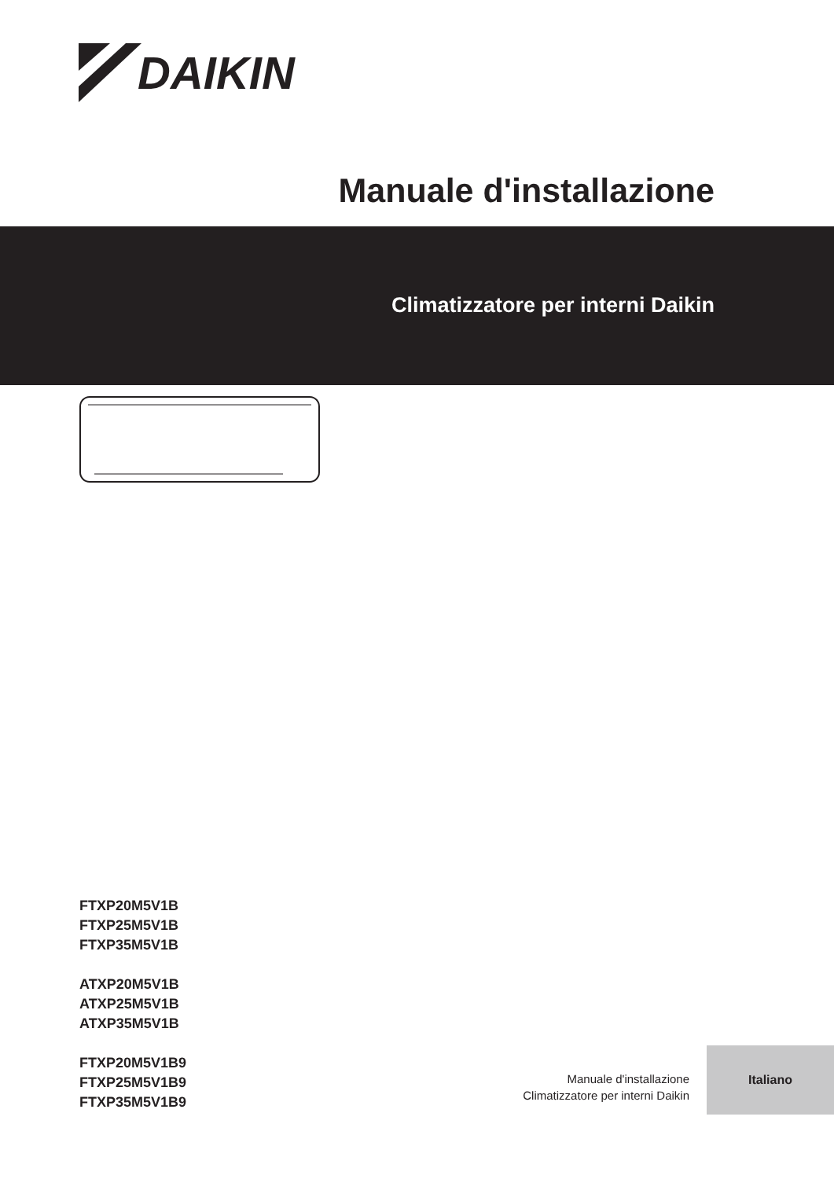DAIKIN
Manuale d'installazione
Climatizzatore per interni Daikin
FTXP20M5V1B
FTXP25M5V1B
FTXP35M5V1B
ATXP20M5V1B
ATXP25M5V1B
ATXP35M5V1B
FTXP20M5V1B9
FTXP25M5V1B9
FTXP35M5V1B9
Manuale d'installazione
Climatizzatore per interni Daikin
Italiano